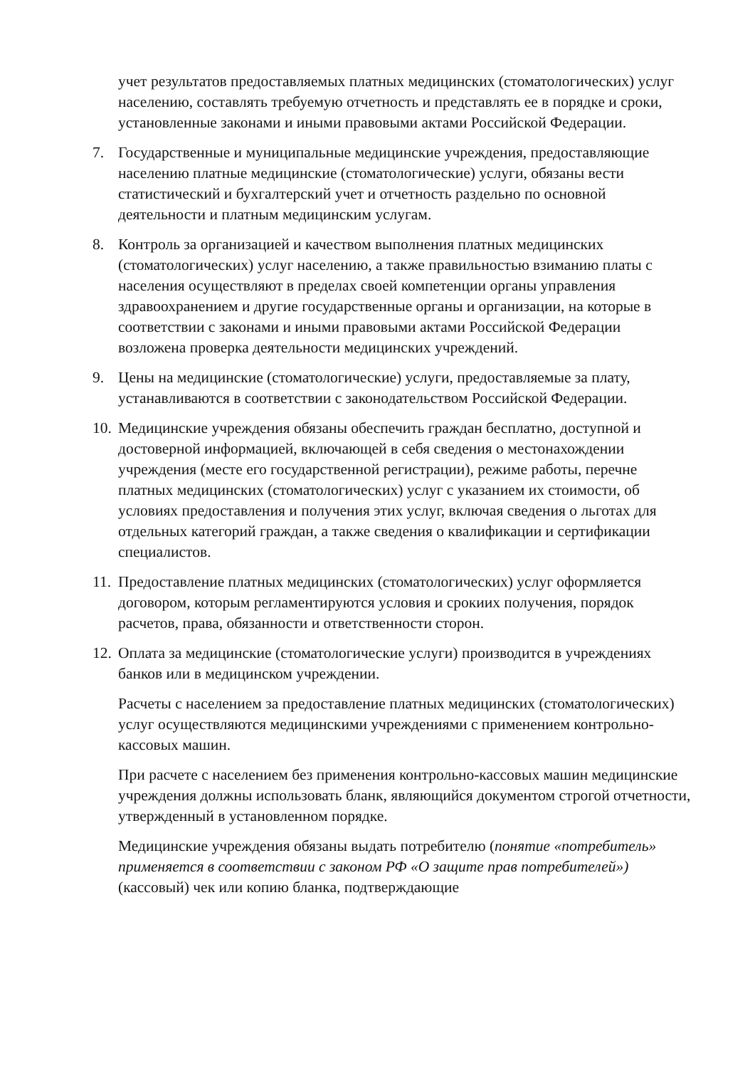учет результатов предоставляемых платных медицинских (стоматологических) услуг населению, составлять требуемую отчетность и представлять ее в порядке и сроки, установленные законами и иными правовыми актами Российской Федерации.
7. Государственные и муниципальные медицинские учреждения, предоставляющие населению платные медицинские (стоматологические) услуги, обязаны вести статистический и бухгалтерский учет и отчетность раздельно по основной деятельности и платным медицинским услугам.
8. Контроль за организацией и качеством выполнения платных медицинских (стоматологических) услуг населению, а также правильностью взиманию платы с населения осуществляют в пределах своей компетенции органы управления здравоохранением и другие государственные органы и организации, на которые в соответствии с законами и иными правовыми актами Российской Федерации возложена проверка деятельности медицинских учреждений.
9. Цены на медицинские (стоматологические) услуги, предоставляемые за плату, устанавливаются в соответствии с законодательством Российской Федерации.
10.
Медицинские учреждения обязаны обеспечить граждан бесплатно, доступной и достоверной информацией, включающей в себя сведения о местонахождении учреждения (месте его государственной регистрации), режиме работы, перечне платных медицинских (стоматологических) услуг с указанием их стоимости, об условиях предоставления и получения этих услуг, включая сведения о льготах для отдельных категорий граждан, а также сведения о квалификации и сертификации специалистов.
11.
Предоставление платных медицинских (стоматологических) услуг оформляется договором, которым регламентируются условия и срокиих получения, порядок расчетов, права, обязанности и ответственности сторон.
12.
Оплата за медицинские (стоматологические услуги) производится в учреждениях банков или в медицинском учреждении.
Расчеты с населением за предоставление платных медицинских (стоматологических) услуг осуществляются медицинскими учреждениями с применением контрольно-кассовых машин.
При расчете с населением без применения контрольно-кассовых машин медицинские учреждения должны использовать бланк, являющийся документом строгой отчетности, утвержденный в установленном порядке.
Медицинские учреждения обязаны выдать потребителю (понятие «потребитель» применяется в соответствии с законом РФ «О защите прав потребителей») (кассовый) чек или копию бланка, подтверждающие